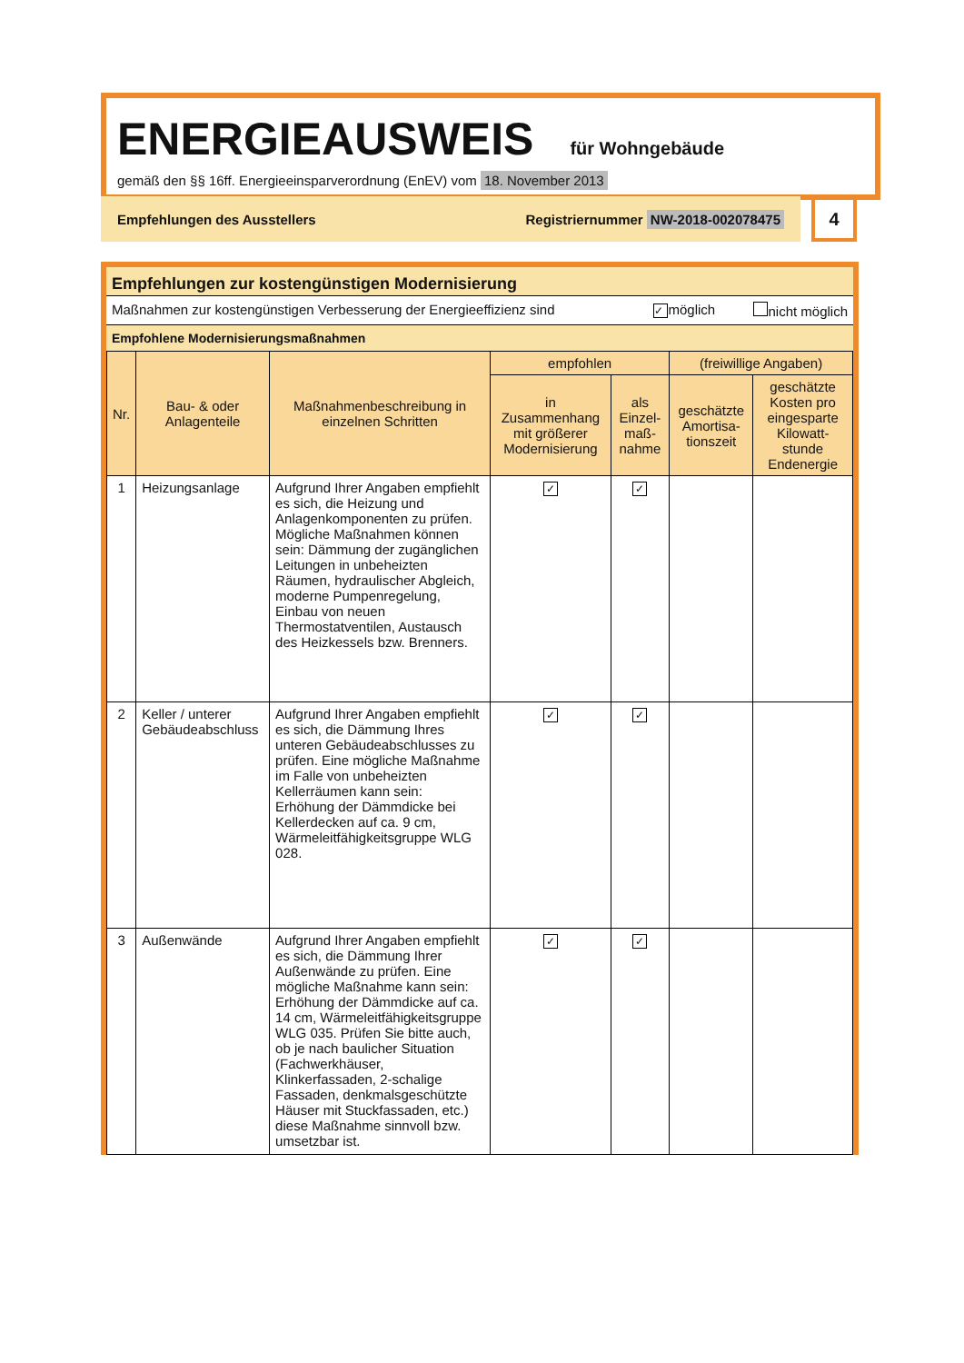ENERGIEAUSWEIS für Wohngebäude
gemäß den §§ 16ff. Energieeinsparverordnung (EnEV) vom 18. November 2013
Empfehlungen des Ausstellers Registriernummer NW-2018-002078475 4
Empfehlungen zur kostengünstigen Modernisierung
Maßnahmen zur kostengünstigen Verbesserung der Energieeffizienz sind ✓ möglich nicht möglich
Empfohlene Modernisierungsmaßnahmen
| Nr. | Bau- & oder Anlagenteile | Maßnahmenbeschreibung in einzelnen Schritten | empfohlen | | (freiwillige Angaben) | |
| --- | --- | --- | --- | --- | --- | --- |
| | | | in Zusammenhang mit größerer Modernisierung | als Einzel-maß-nahme | geschätzte Amortisa-tionszeit | geschätzte Kosten pro eingesparte Kilowatt-stunde Endenergie |
| 1 | Heizungsanlage | Aufgrund Ihrer Angaben empfiehlt es sich, die Heizung und Anlagenkomponenten zu prüfen. Mögliche Maßnahmen können sein: Dämmung der zugänglichen Leitungen in unbeheizten Räumen, hydraulischer Abgleich, moderne Pumpenregelung, Einbau von neuen Thermostatventilen, Austausch des Heizkessels bzw. Brenners. | ✓ | ✓ | | |
| 2 | Keller / unterer Gebäudeabschluss | Aufgrund Ihrer Angaben empfiehlt es sich, die Dämmung Ihres unteren Gebäudeabschlusses zu prüfen. Eine mögliche Maßnahme im Falle von unbeheizten Kellerräumen kann sein: Erhöhung der Dämmdicke bei Kellerdecken auf ca. 9 cm, Wärmeleitfähigkeitsgruppe WLG 028. | ✓ | ✓ | | |
| 3 | Außenwände | Aufgrund Ihrer Angaben empfiehlt es sich, die Dämmung Ihrer Außenwände zu prüfen. Eine mögliche Maßnahme kann sein: Erhöhung der Dämmdicke auf ca. 14 cm, Wärmeleitfähigkeitsgruppe WLG 035. Prüfen Sie bitte auch, ob je nach baulicher Situation (Fachwerkhäuser, Klinkerfassaden, 2-schalige Fassaden, denkmalsgeschützte Häuser mit Stuckfassaden, etc.) diese Maßnahme sinnvoll bzw. umsetzbar ist. | ✓ | ✓ | | |